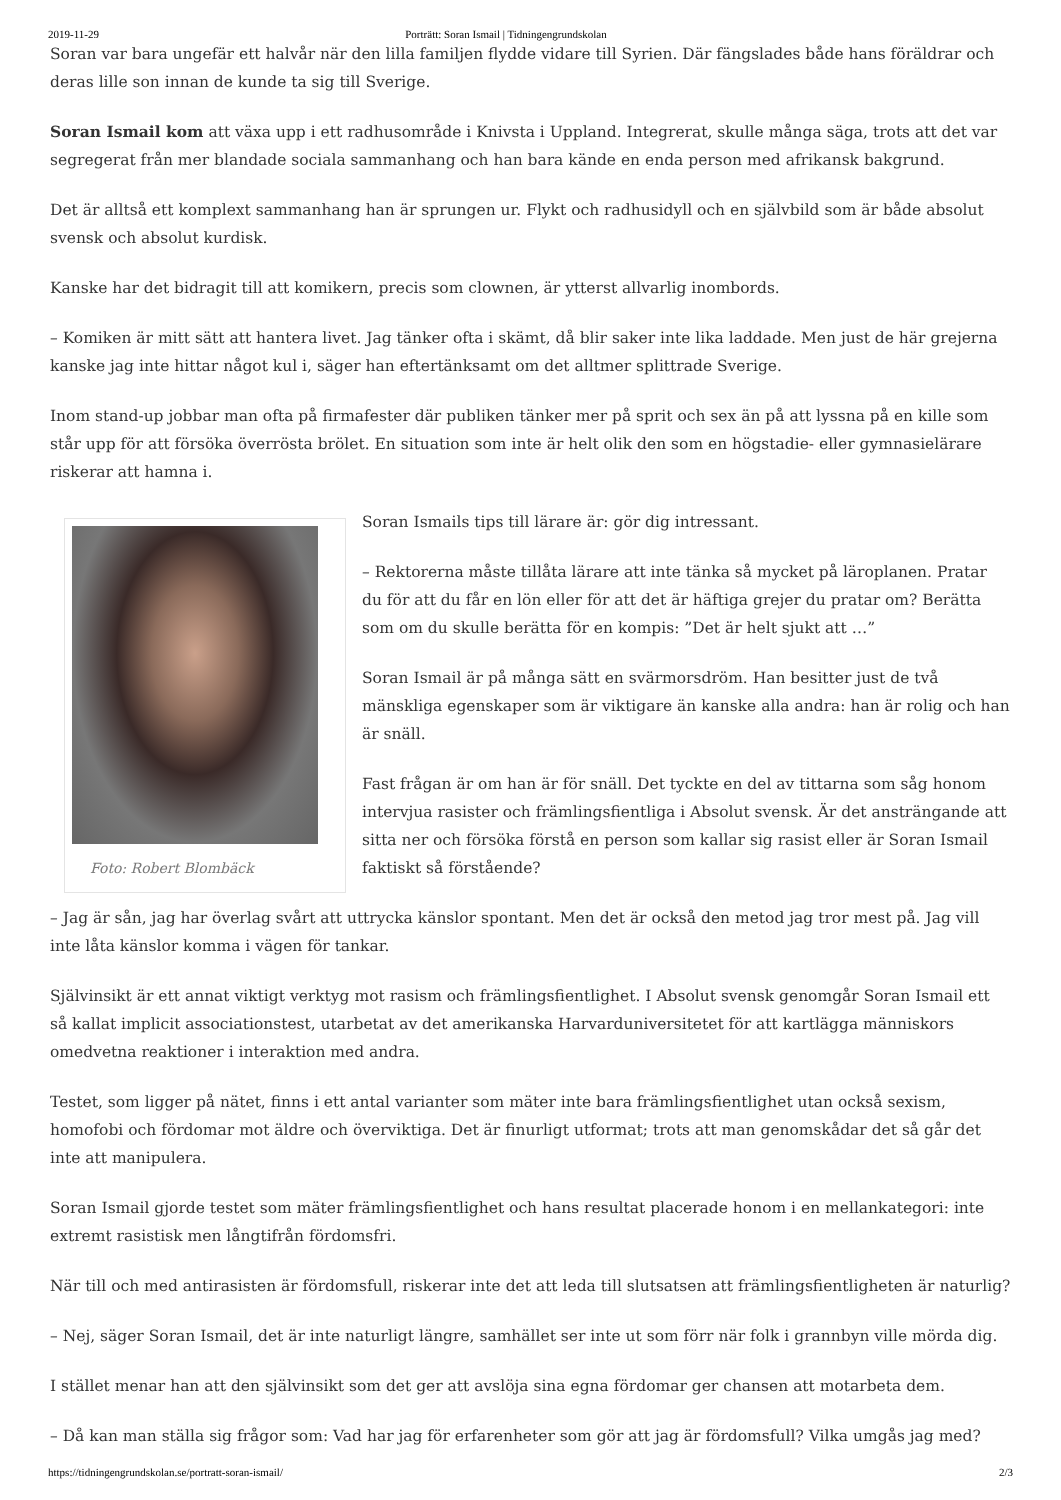2019-11-29 Porträtt: Soran Ismail | Tidningengrundskolan
Soran var bara ungefär ett halvår när den lilla familjen flydde vidare till Syrien. Där fängslades både hans föräldrar och deras lille son innan de kunde ta sig till Sverige.
Soran Ismail kom att växa upp i ett radhusområde i Knivsta i Uppland. Integrerat, skulle många säga, trots att det var segregerat från mer blandade sociala sammanhang och han bara kände en enda person med afrikansk bakgrund.
Det är alltså ett komplext sammanhang han är sprungen ur. Flykt och radhusidyll och en självbild som är både absolut svensk och absolut kurdisk.
Kanske har det bidragit till att komikern, precis som clownen, är ytterst allvarlig inombords.
– Komiken är mitt sätt att hantera livet. Jag tänker ofta i skämt, då blir saker inte lika laddade. Men just de här grejerna kanske jag inte hittar något kul i, säger han eftertänksamt om det alltmer splittrade Sverige.
Inom stand-up jobbar man ofta på firmafester där publiken tänker mer på sprit och sex än på att lyssna på en kille som står upp för att försöka överrösta brölet. En situation som inte är helt olik den som en högstadie- eller gymnasielärare riskerar att hamna i.
Foto: Robert Blombäck
Soran Ismails tips till lärare är: gör dig intressant.
– Rektorerna måste tillåta lärare att inte tänka så mycket på läroplanen. Pratar du för att du får en lön eller för att det är häftiga grejer du pratar om? Berätta som om du skulle berätta för en kompis: ”Det är helt sjukt att …”
Soran Ismail är på många sätt en svärmorsdröm. Han besitter just de två mänskliga egenskaper som är viktigare än kanske alla andra: han är rolig och han är snäll.
Fast frågan är om han är för snäll. Det tyckte en del av tittarna som såg honom intervjua rasister och främlingsfientliga i Absolut svensk. Är det ansträngande att sitta ner och försöka förstå en person som kallar sig rasist eller är Soran Ismail faktiskt så förstående?
– Jag är sån, jag har överlag svårt att uttrycka känslor spontant. Men det är också den metod jag tror mest på. Jag vill inte låta känslor komma i vägen för tankar.
Självinsikt är ett annat viktigt verktyg mot rasism och främlingsfientlighet. I Absolut svensk genomgår Soran Ismail ett så kallat implicit associationstest, utarbetat av det amerikanska Harvarduniversitetet för att kartlägga människors omedvetna reaktioner i interaktion med andra.
Testet, som ligger på nätet, finns i ett antal varianter som mäter inte bara främlingsfientlighet utan också sexism, homofobi och fördomar mot äldre och överviktiga. Det är finurligt utformat; trots att man genomskådar det så går det inte att manipulera.
Soran Ismail gjorde testet som mäter främlingsfientlighet och hans resultat placerade honom i en mellankategori: inte extremt rasistisk men långtifrån fördomsfri.
När till och med antirasisten är fördomsfull, riskerar inte det att leda till slutsatsen att främlingsfientligheten är naturlig?
– Nej, säger Soran Ismail, det är inte naturligt längre, samhället ser inte ut som förr när folk i grannbyn ville mörda dig.
I stället menar han att den självinsikt som det ger att avslöja sina egna fördomar ger chansen att motarbeta dem.
– Då kan man ställa sig frågor som: Vad har jag för erfarenheter som gör att jag är fördomsfull? Vilka umgås jag med?
https://tidningengrundskolan.se/portratt-soran-ismail/ 2/3